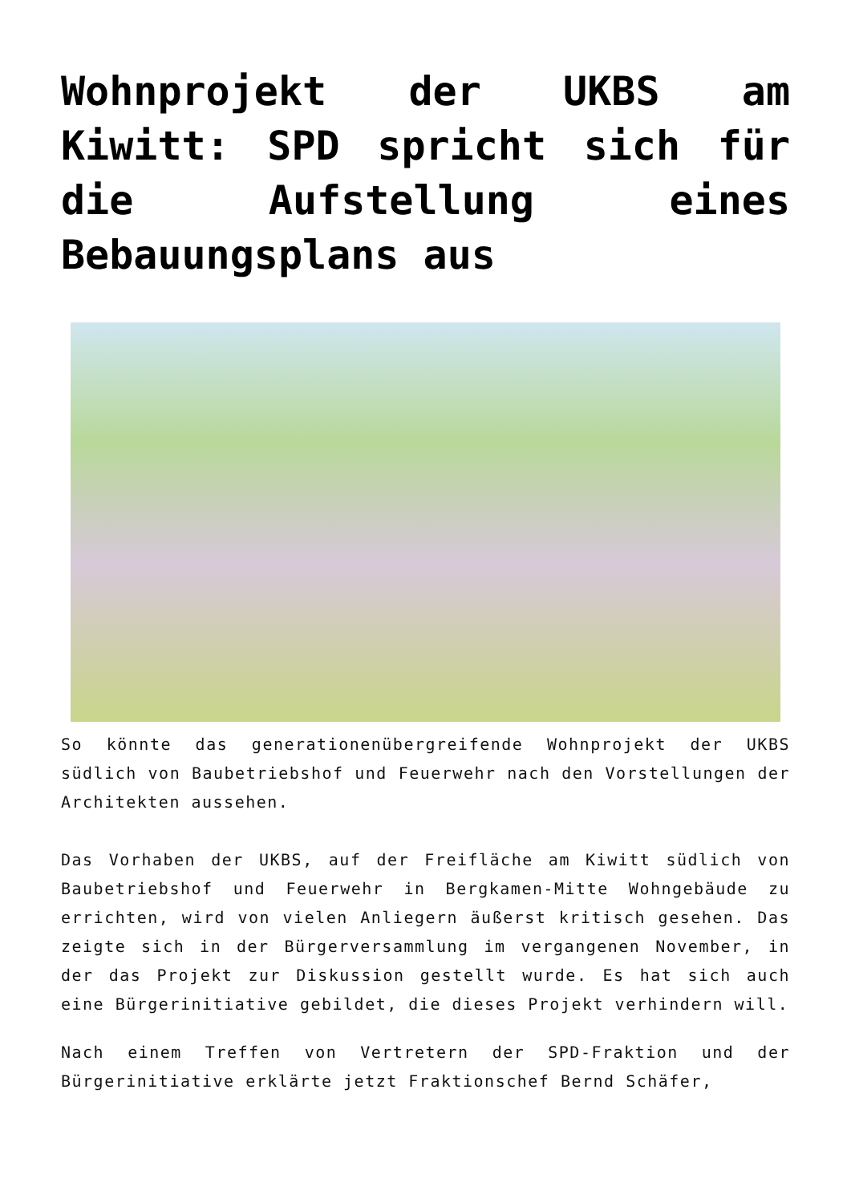Wohnprojekt der UKBS am Kiwitt: SPD spricht sich für die Aufstellung eines Bebauungsplans aus
So könnte das generationenübergreifende Wohnprojekt der UKBS südlich von Baubetriebshof und Feuerwehr nach den Vorstellungen der Architekten aussehen.
Das Vorhaben der UKBS, auf der Freifläche am Kiwitt südlich von Baubetriebshof und Feuerwehr in Bergkamen-Mitte Wohngebäude zu errichten, wird von vielen Anliegern äußerst kritisch gesehen. Das zeigte sich in der Bürgerversammlung im vergangenen November, in der das Projekt zur Diskussion gestellt wurde. Es hat sich auch eine Bürgerinitiative gebildet, die dieses Projekt verhindern will.
Nach einem Treffen von Vertretern der SPD-Fraktion und der Bürgerinitiative erklärte jetzt Fraktionschef Bernd Schäfer,